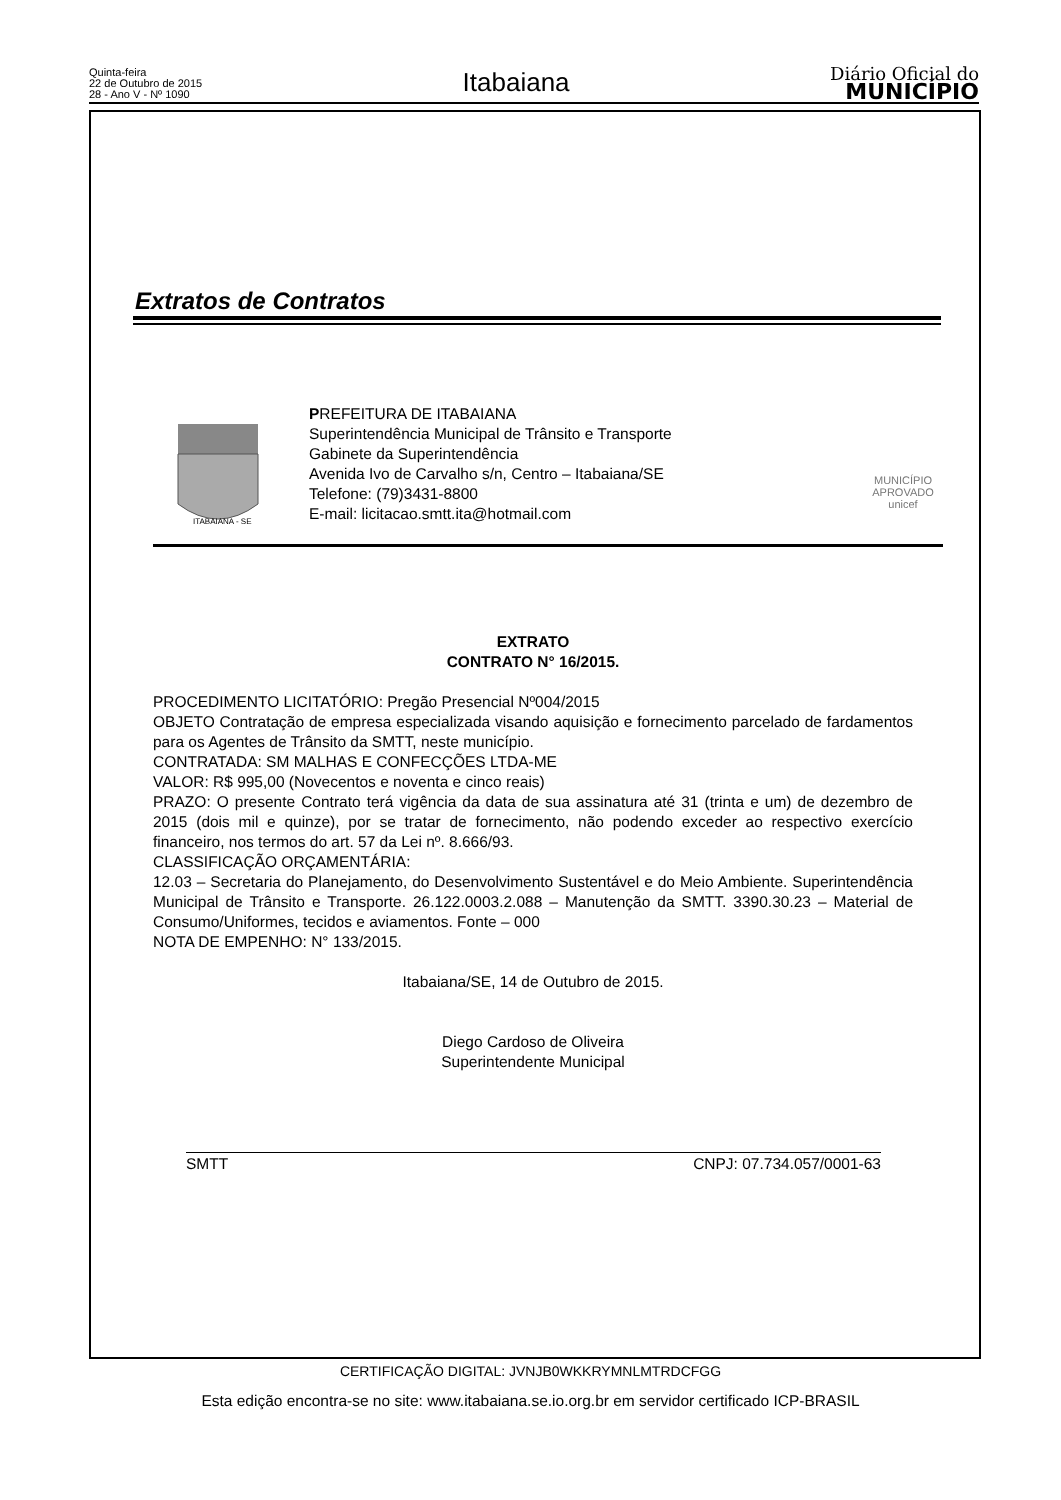Quinta-feira
22 de Outubro de 2015
28 - Ano V - Nº 1090
Itabaiana
Diário Oficial do
MUNICÍPIO
Extratos de Contratos
ITABAIANA - SE
PREFEITURA DE ITABAIANA
Superintendência Municipal de Trânsito e Transporte
Gabinete da Superintendência
Avenida Ivo de Carvalho s/n, Centro – Itabaiana/SE
Telefone: (79)3431-8800
E-mail: licitacao.smtt.ita@hotmail.com
MUNICÍPIO APROVADO
unicef
EXTRATO
CONTRATO N° 16/2015.
PROCEDIMENTO LICITATÓRIO: Pregão Presencial Nº004/2015
OBJETO Contratação de empresa especializada visando aquisição e fornecimento parcelado de fardamentos para os Agentes de Trânsito da SMTT, neste município.
CONTRATADA: SM MALHAS E CONFECÇÕES LTDA-ME
VALOR: R$ 995,00 (Novecentos e noventa e cinco reais)
PRAZO: O presente Contrato terá vigência da data de sua assinatura até 31 (trinta e um) de dezembro de 2015 (dois mil e quinze), por se tratar de fornecimento, não podendo exceder ao respectivo exercício financeiro, nos termos do art. 57 da Lei nº. 8.666/93.
CLASSIFICAÇÃO ORÇAMENTÁRIA:
12.03 – Secretaria do Planejamento, do Desenvolvimento Sustentável e do Meio Ambiente. Superintendência Municipal de Trânsito e Transporte. 26.122.0003.2.088 – Manutenção da SMTT. 3390.30.23 – Material de Consumo/Uniformes, tecidos e aviamentos. Fonte – 000
NOTA DE EMPENHO: N° 133/2015.
Itabaiana/SE, 14 de Outubro de 2015.
Diego Cardoso de Oliveira
Superintendente Municipal
SMTT CNPJ: 07.734.057/0001-63
CERTIFICAÇÃO DIGITAL: JVNJB0WKKRYMNLMTRDCFGG
Esta edição encontra-se no site: www.itabaiana.se.io.org.br em servidor certificado ICP-BRASIL